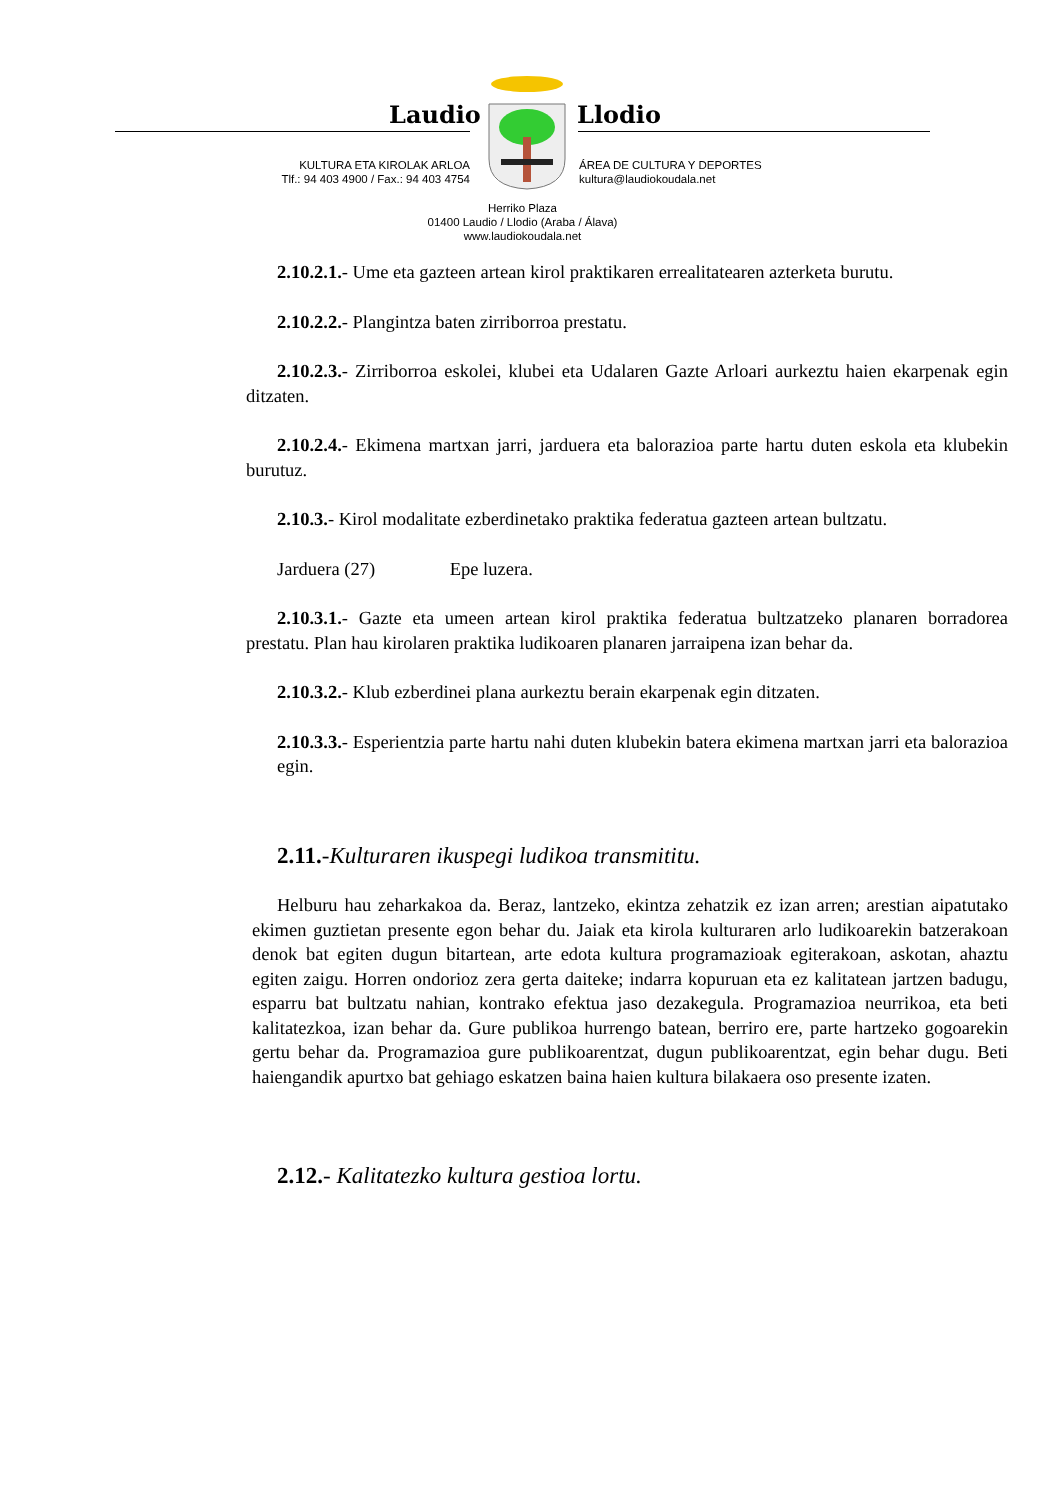Laudio Llodio
KULTURA ETA KIROLAK ARLOA
Tlf.: 94 403 4900 / Fax.: 94 403 4754
ÁREA DE CULTURA Y DEPORTES
kultura@laudiokoudala.net
Herriko Plaza
01400 Laudio / Llodio (Araba / Álava)
www.laudiokoudala.net
2.10.2.1.- Ume eta gazteen artean kirol praktikaren errealitatearen azterketa burutu.
2.10.2.2.- Plangintza baten zirriborroa prestatu.
2.10.2.3.- Zirriborroa eskolei, klubei eta Udalaren Gazte Arloari aurkeztu haien ekarpenak egin ditzaten.
2.10.2.4.- Ekimena martxan jarri, jarduera eta balorazioa parte hartu duten eskola eta klubekin burutuz.
2.10.3.- Kirol modalitate ezberdinetako praktika federatua gazteen artean bultzatu.
Jarduera (27) Epe luzera.
2.10.3.1.- Gazte eta umeen artean kirol praktika federatua bultzatzeko planaren borradorea prestatu. Plan hau kirolaren praktika ludikoaren planaren jarraipena izan behar da.
2.10.3.2.- Klub ezberdinei plana aurkeztu berain ekarpenak egin ditzaten.
2.10.3.3.- Esperientzia parte hartu nahi duten klubekin batera ekimena martxan jarri eta balorazioa egin.
2.11.-Kulturaren ikuspegi ludikoa transmititu.
Helburu hau zeharkakoa da. Beraz, lantzeko, ekintza zehatzik ez izan arren; arestian aipatutako ekimen guztietan presente egon behar du. Jaiak eta kirola kulturaren arlo ludikoarekin batzerakoan denok bat egiten dugun bitartean, arte edota kultura programazioak egiterakoan, askotan, ahaztu egiten zaigu. Horren ondorioz zera gerta daiteke; indarra kopuruan eta ez kalitatean jartzen badugu, esparru bat bultzatu nahian, kontrako efektua jaso dezakegula. Programazioa neurrikoa, eta beti kalitatezkoa, izan behar da. Gure publikoa hurrengo batean, berriro ere, parte hartzeko gogoarekin gertu behar da. Programazioa gure publikoarentzat, dugun publikoarentzat, egin behar dugu. Beti haiengandik apurtxo bat gehiago eskatzen baina haien kultura bilakaera oso presente izaten.
2.12.- Kalitatezko kultura gestioa lortu.